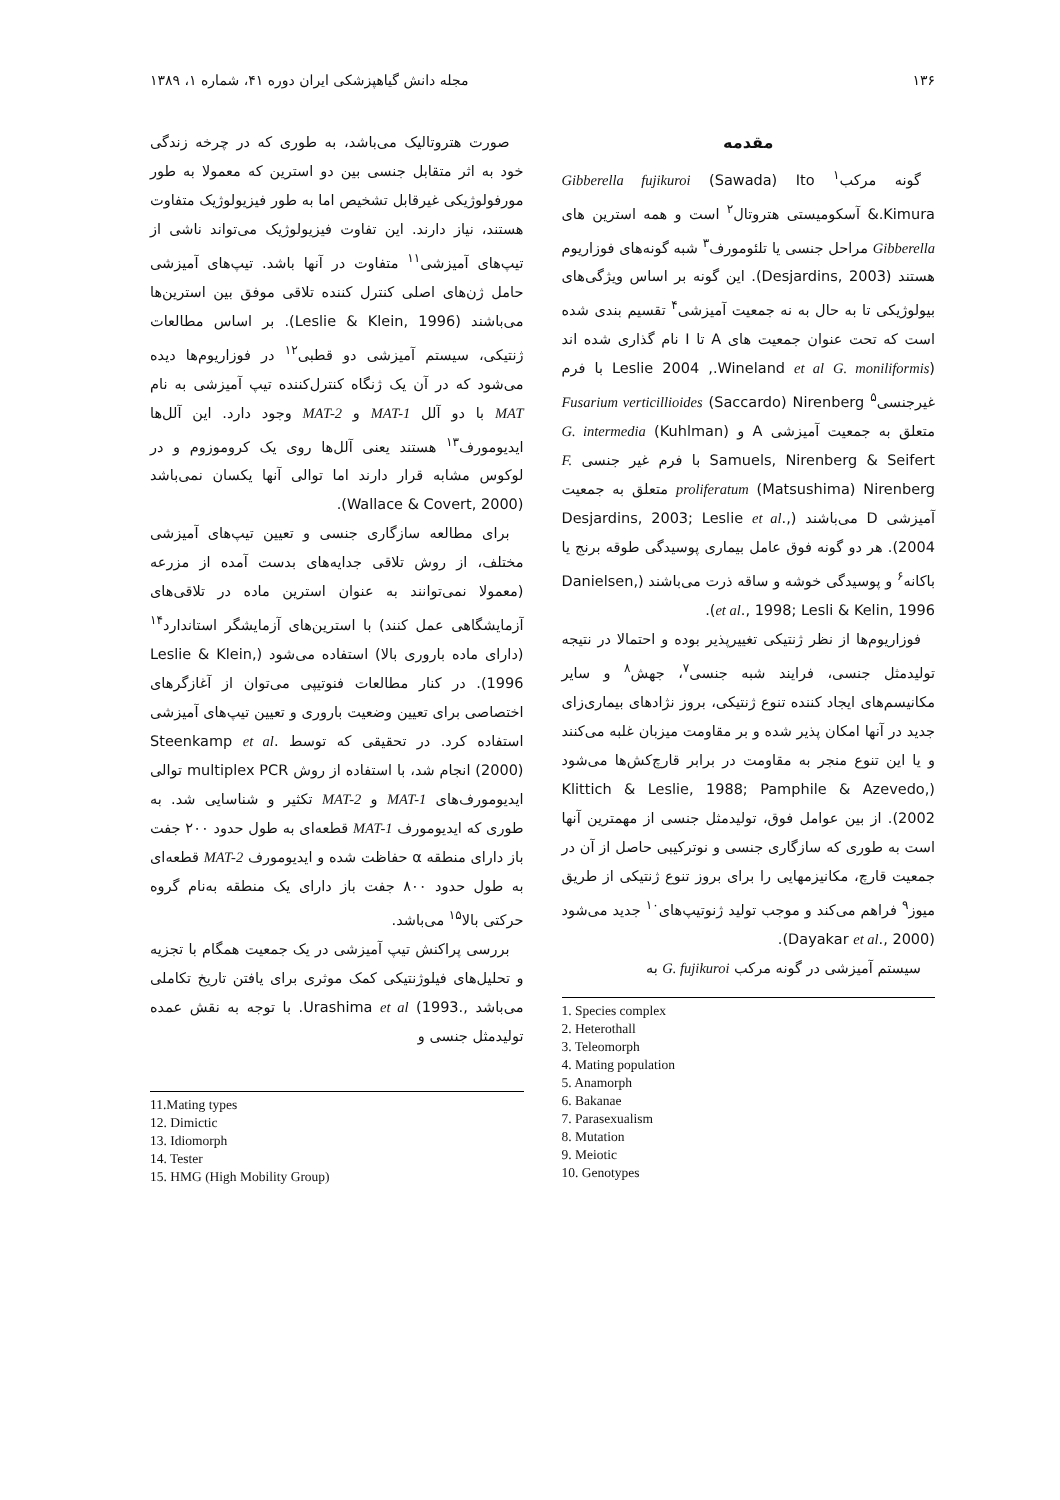۱۳۶ مجله دانش گیاهپزشکی ایران دوره ۴۱، شماره ۱، ۱۳۸۹
مقدمه
گونه مرکب<sup>۱</sup> Gibberella fujikuroi (Sawada) Ito &.Kimura آسکومیستی هتروتال<sup>۲</sup> است و همه استرین های Gibberella مراحل جنسی یا تلئومورف<sup>۳</sup> شبه گونه‌های فوزاریوم هستند (Desjardins, 2003). این گونه بر اساس ویژگی‌های بیولوژیکی تا به حال به نه جمعیت آمیزشی<sup>۴</sup> تقسیم بندی شده است که تحت عنوان جمعیت های A تا I نام گذاری شده اند (Leslie 2004 ,.Wineland et al G. moniliformis با فرم غیرجنسی<sup>۵</sup> Fusarium verticillioides (Saccardo) Nirenberg متعلق به جمعیت آمیزشی A و G. intermedia (Kuhlman) Samuels, Nirenberg & Seifert با فرم غیر جنسی F. proliferatum (Matsushima) Nirenberg متعلق به جمعیت آمیزشی D می‌باشند (Desjardins, 2003; Leslie et al., 2004). هر دو گونه فوق عامل بیماری پوسیدگی طوقه برنج یا باکانه<sup>۶</sup> و پوسیدگی خوشه و ساقه ذرت می‌باشند (Danielsen, et al., 1998; Lesli & Kelin, 1996).
فوزاریوم‌ها از نظر ژنتیکی تغییرپذیر بوده و احتمالا در نتیجه تولیدمثل جنسی، فرایند شبه جنسی<sup>۷</sup>، جهش<sup>۸</sup> و سایر مکانیسم‌های ایجاد کننده تنوع ژنتیکی، بروز نژادهای بیماری‌زای جدید در آنها امکان پذیر شده و بر مقاومت میزبان غلبه می‌کنند و یا این تنوع منجر به مقاومت در برابر قارچ‌کش‌ها می‌شود (Klittich & Leslie, 1988; Pamphile & Azevedo, 2002). از بین عوامل فوق، تولیدمثل جنسی از مهمترین آنها است به طوری که سازگاری جنسی و نوترکیبی حاصل از آن در جمعیت قارچ، مکانیزمهایی را برای بروز تنوع ژنتیکی از طریق میوز<sup>۹</sup> فراهم می‌کند و موجب تولید ژنوتیپ‌های<sup>۱۰</sup> جدید می‌شود (Dayakar et al., 2000).
سیستم آمیزشی در گونه مرکب G. fujikuroi به
1. Species complex
2. Heterothall
3. Teleomorph
4. Mating population
5. Anamorph
6. Bakanae
7. Parasexualism
8. Mutation
9. Meiotic
10. Genotypes
صورت هتروتالیک می‌باشد، به طوری که در چرخه زندگی خود به اثر متقابل جنسی بین دو استرین که معمولا به طور مورفولوژیکی غیرقابل تشخیص اما به طور فیزیولوژیک متفاوت هستند، نیاز دارند. این تفاوت فیزیولوژیک می‌تواند ناشی از تیپ‌های آمیزشی<sup>۱۱</sup> متفاوت در آنها باشد. تیپ‌های آمیزشی حامل ژن‌های اصلی کنترل کننده تلاقی موفق بین استرین‌ها می‌باشند (Leslie & Klein, 1996). بر اساس مطالعات ژنتیکی، سیستم آمیزشی دو قطبی<sup>۱۲</sup> در فوزاریوم‌ها دیده می‌شود که در آن یک ژنگاه کنترل‌کننده تیپ آمیزشی به نام MAT با دو آلل MAT-1 و MAT-2 وجود دارد. این آلل‌ها ایدیومورف<sup>۱۳</sup> هستند یعنی آلل‌ها روی یک کروموزوم و در لوکوس مشابه قرار دارند اما توالی آنها یکسان نمی‌باشد (Wallace & Covert, 2000).
برای مطالعه سازگاری جنسی و تعیین تیپ‌های آمیزشی مختلف، از روش تلاقی جدایه‌های بدست آمده از مزرعه (معمولا نمی‌توانند به عنوان استرین ماده در تلاقی‌های آزمایشگاهی عمل کنند) با استرین‌های آزمایشگر استاندارد<sup>۱۴</sup> (دارای ماده باروری بالا) استفاده می‌شود (Leslie & Klein, 1996). در کنار مطالعات فنوتیپی می‌توان از آغازگرهای اختصاصی برای تعیین وضعیت باروری و تعیین تیپ‌های آمیزشی استفاده کرد. در تحقیقی که توسط .Steenkamp et al (2000) انجام شد، با استفاده از روش multiplex PCR توالی ایدیومورف‌های MAT-1 و MAT-2 تکثیر و شناسایی شد. به طوری که ایدیومورف MAT-1 قطعه‌ای به طول حدود ۲۰۰ جفت باز دارای منطقه α حفاظت شده و ایدیومورف MAT-2 قطعه‌ای به طول حدود ۸۰۰ جفت باز دارای یک منطقه به‌نام گروه حرکتی بالا<sup>۱۵</sup> می‌باشد.
بررسی پراکنش تیپ آمیزشی در یک جمعیت همگام با تجزیه و تحلیل‌های فیلوژنتیکی کمک موثری برای یافتن تاریخ تکاملی می‌باشد ,.Urashima et al (1993. با توجه به نقش عمده تولیدمثل جنسی و
11.Mating types
12. Dimictic
13. Idiomorph
14. Tester
15. HMG (High Mobility Group)